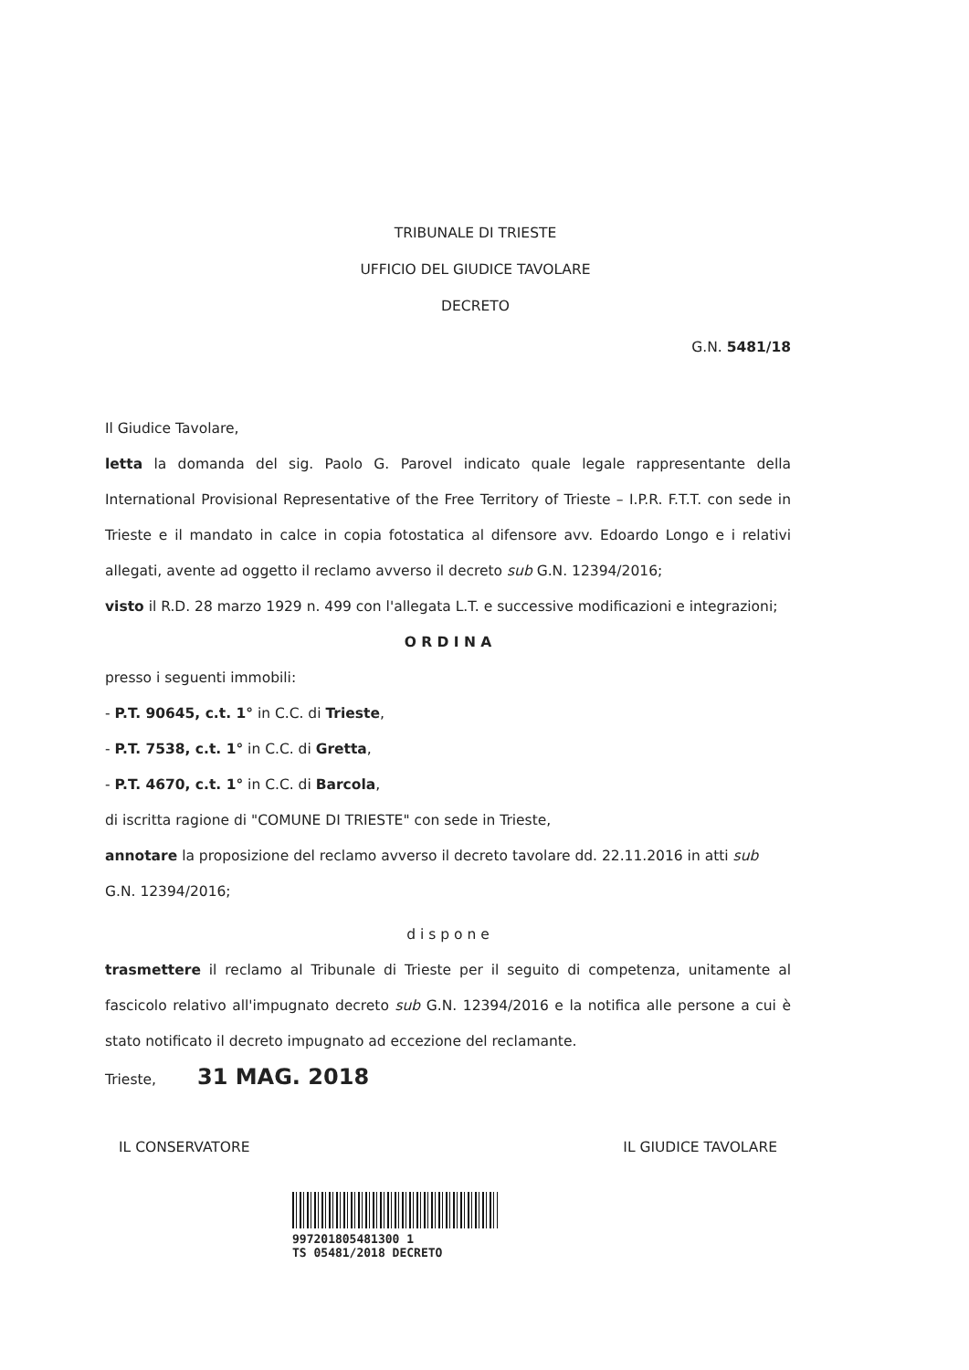TRIBUNALE DI TRIESTE
UFFICIO DEL GIUDICE TAVOLARE
DECRETO
G.N. 5481/18
Il Giudice Tavolare,
letta la domanda del sig. Paolo G. Parovel indicato quale legale rappresentante della International Provisional Representative of the Free Territory of Trieste – I.P.R. F.T.T. con sede in Trieste e il mandato in calce in copia fotostatica al difensore avv. Edoardo Longo e i relativi allegati, avente ad oggetto il reclamo avverso il decreto sub G.N. 12394/2016;
visto il R.D. 28 marzo 1929 n. 499 con l'allegata L.T. e successive modificazioni e integrazioni;
O R D I N A
presso i seguenti immobili:
- P.T. 90645, c.t. 1° in C.C. di Trieste,
- P.T. 7538, c.t. 1° in C.C. di Gretta,
- P.T. 4670, c.t. 1° in C.C. di Barcola,
di iscritta ragione di "COMUNE DI TRIESTE" con sede in Trieste,
annotare la proposizione del reclamo avverso il decreto tavolare dd. 22.11.2016 in atti sub G.N. 12394/2016;
d i s p o n e
trasmettere il reclamo al Tribunale di Trieste per il seguito di competenza, unitamente al fascicolo relativo all'impugnato decreto sub G.N. 12394/2016 e la notifica alle persone a cui è stato notificato il decreto impugnato ad eccezione del reclamante.
Trieste, 31 MAG. 2018
IL CONSERVATORE IL GIUDICE TAVOLARE
997201805481300 1
TS 05481/2018 DECRETO